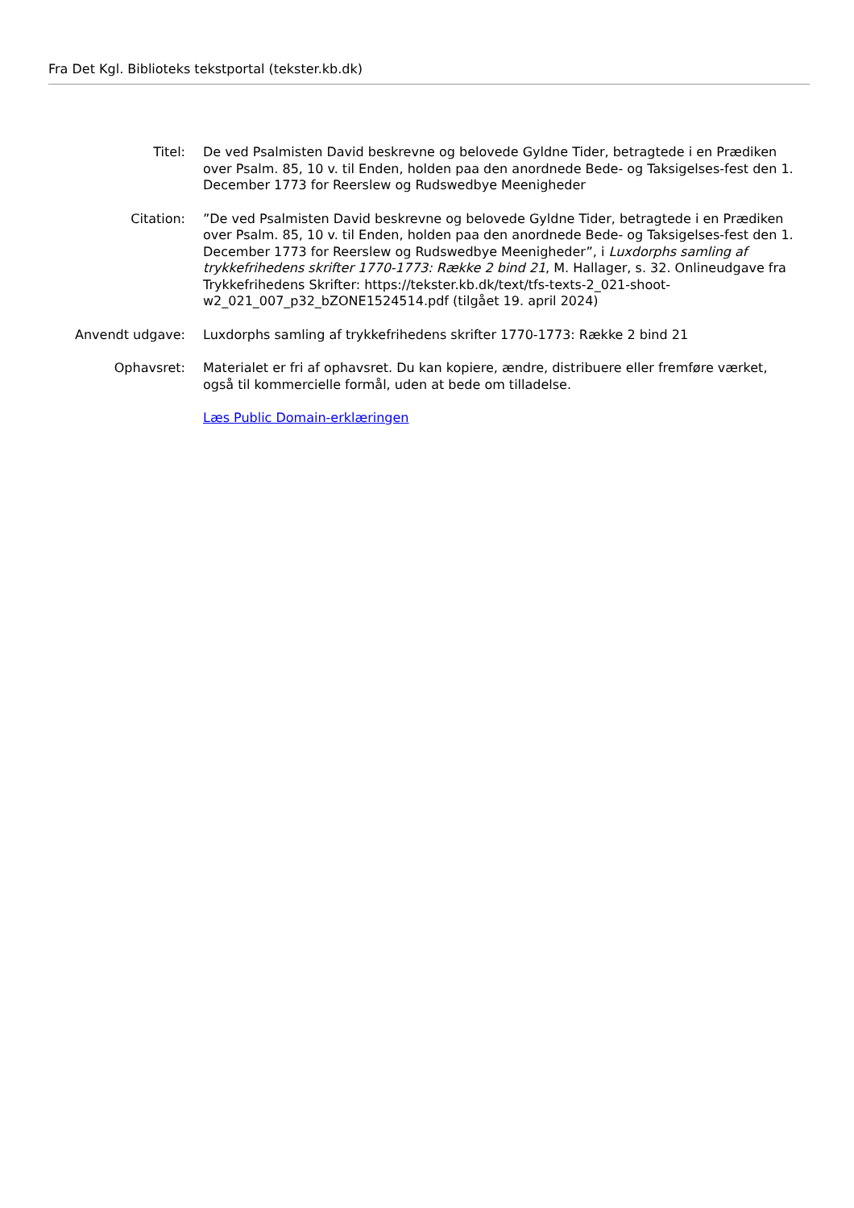Fra Det Kgl. Biblioteks tekstportal (tekster.kb.dk)
| Titel: | De ved Psalmisten David beskrevne og belovede Gyldne Tider, betragtede i en Prædiken over Psalm. 85, 10 v. til Enden, holden paa den anordnede Bede- og Taksigelses-fest den 1. December 1773 for Reerslew og Rudswedbye Meenigheder |
| Citation: | ”De ved Psalmisten David beskrevne og belovede Gyldne Tider, betragtede i en Prædiken over Psalm. 85, 10 v. til Enden, holden paa den anordnede Bede- og Taksigelses-fest den 1. December 1773 for Reerslew og Rudswedbye Meenigheder”, i Luxdorphs samling af trykkefrihedens skrifter 1770-1773: Række 2 bind 21 , M. Hallager, s. 32. Onlineudgave fra Trykkefrihedens Skrifter: https://tekster.kb.dk/text/tfs-texts-2_021-shoot-w2_021_007_p32_bZONE1524514.pdf (tilgået 19. april 2024) |
| Anvendt udgave: | Luxdorphs samling af trykkefrihedens skrifter 1770-1773: Række 2 bind 21 |
| Ophavsret: | Materialet er fri af ophavsret. Du kan kopiere, ændre, distribuere eller fremføre værket, også til kommercielle formål, uden at bede om tilladelse. Læs Public Domain-erklæringen |